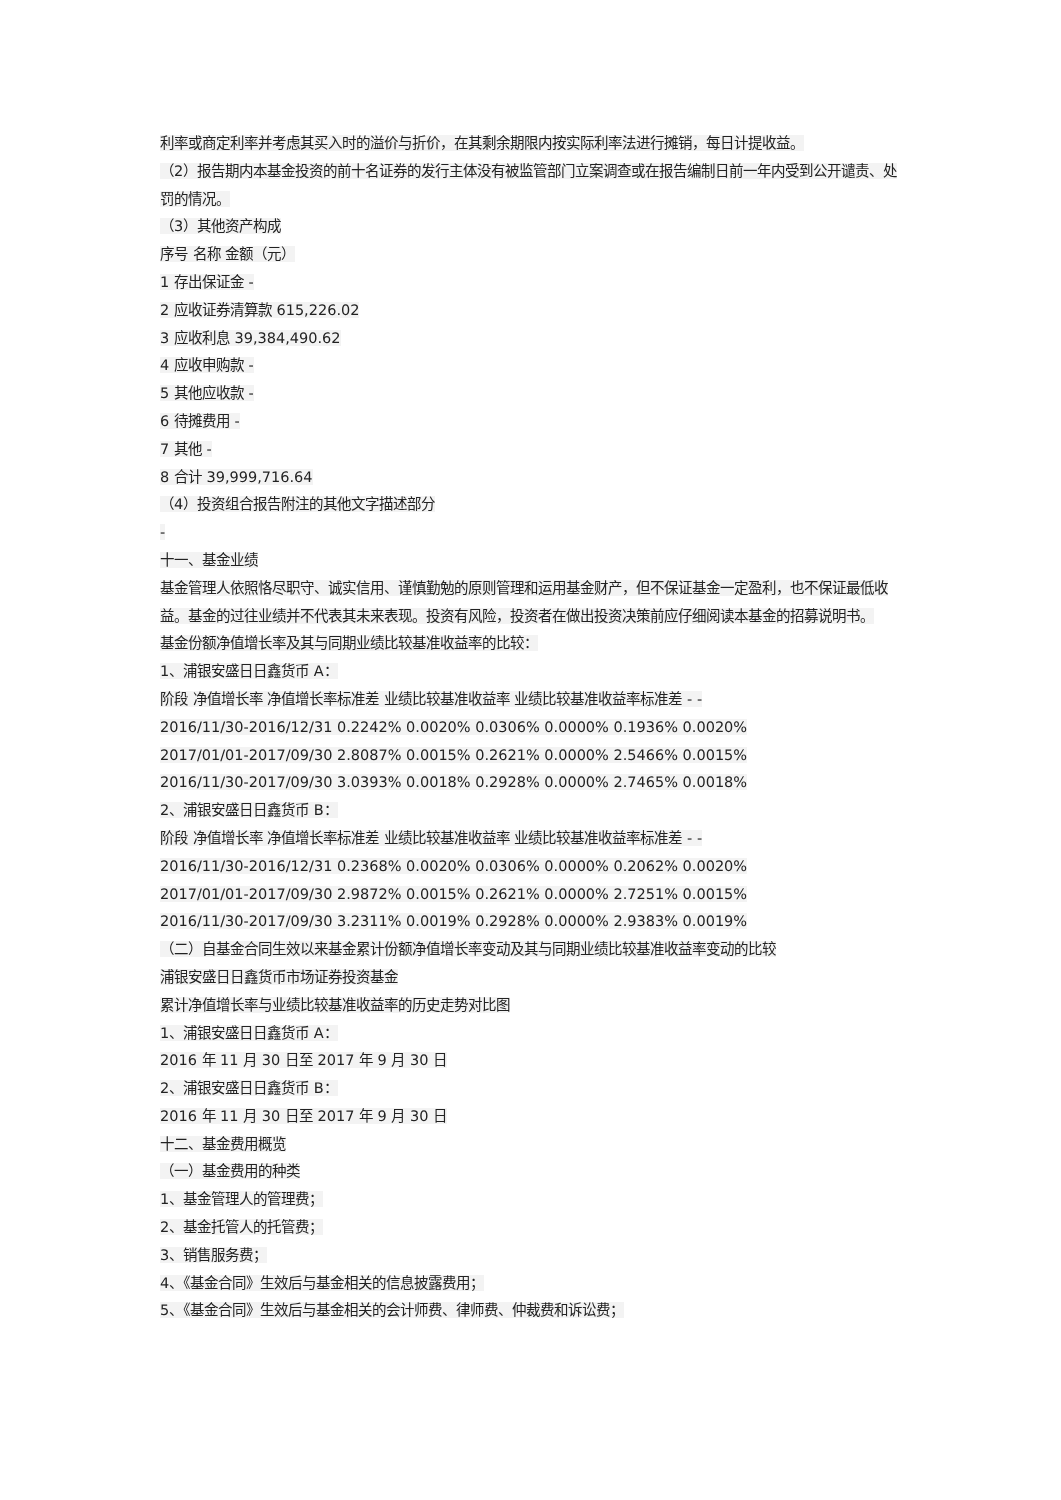利率或商定利率并考虑其买入时的溢价与折价，在其剩余期限内按实际利率法进行摊销，每日计提收益。
（2）报告期内本基金投资的前十名证券的发行主体没有被监管部门立案调查或在报告编制日前一年内受到公开谴责、处罚的情况。
（3）其他资产构成
序号 名称 金额（元）
1 存出保证金 -
2 应收证券清算款 615,226.02
3 应收利息 39,384,490.62
4 应收申购款 -
5 其他应收款 -
6 待摊费用 -
7 其他 -
8 合计 39,999,716.64
（4）投资组合报告附注的其他文字描述部分
-
十一、基金业绩
基金管理人依照恪尽职守、诚实信用、谨慎勤勉的原则管理和运用基金财产，但不保证基金一定盈利，也不保证最低收益。基金的过往业绩并不代表其未来表现。投资有风险，投资者在做出投资决策前应仔细阅读本基金的招募说明书。
基金份额净值增长率及其与同期业绩比较基准收益率的比较：
1、浦银安盛日日鑫货币 A：
阶段 净值增长率 净值增长率标准差 业绩比较基准收益率 业绩比较基准收益率标准差 - -
2016/11/30-2016/12/31 0.2242% 0.0020% 0.0306% 0.0000% 0.1936% 0.0020%
2017/01/01-2017/09/30 2.8087% 0.0015% 0.2621% 0.0000% 2.5466% 0.0015%
2016/11/30-2017/09/30 3.0393% 0.0018% 0.2928% 0.0000% 2.7465% 0.0018%
2、浦银安盛日日鑫货币 B：
阶段 净值增长率 净值增长率标准差 业绩比较基准收益率 业绩比较基准收益率标准差 - -
2016/11/30-2016/12/31 0.2368% 0.0020% 0.0306% 0.0000% 0.2062% 0.0020%
2017/01/01-2017/09/30 2.9872% 0.0015% 0.2621% 0.0000% 2.7251% 0.0015%
2016/11/30-2017/09/30 3.2311% 0.0019% 0.2928% 0.0000% 2.9383% 0.0019%
（二）自基金合同生效以来基金累计份额净值增长率变动及其与同期业绩比较基准收益率变动的比较
浦银安盛日日鑫货币市场证券投资基金
累计净值增长率与业绩比较基准收益率的历史走势对比图
1、浦银安盛日日鑫货币 A：
2016 年 11 月 30 日至 2017 年 9 月 30 日
2、浦银安盛日日鑫货币 B：
2016 年 11 月 30 日至 2017 年 9 月 30 日
十二、基金费用概览
（一）基金费用的种类
1、基金管理人的管理费；
2、基金托管人的托管费；
3、销售服务费；
4、《基金合同》生效后与基金相关的信息披露费用；
5、《基金合同》生效后与基金相关的会计师费、律师费、仲裁费和诉讼费；